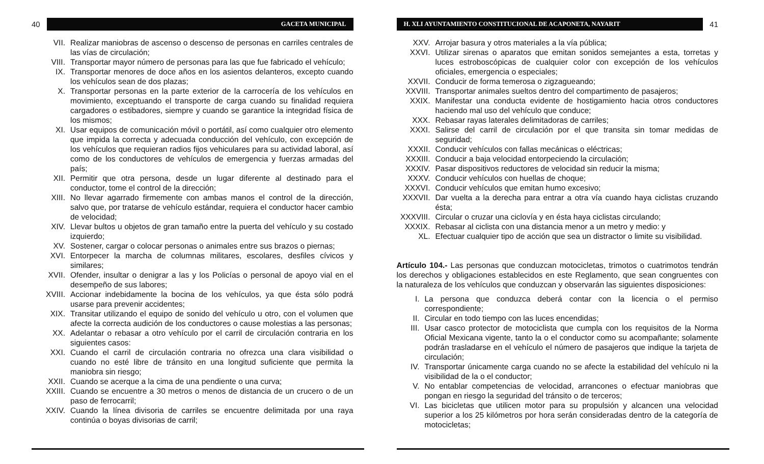40
GACETA MUNICIPAL
VII. Realizar maniobras de ascenso o descenso de personas en carriles centrales de las vías de circulación;
VIII. Transportar mayor número de personas para las que fue fabricado el vehículo;
IX. Transportar menores de doce años en los asientos delanteros, excepto cuando los vehículos sean de dos plazas;
X. Transportar personas en la parte exterior de la carrocería de los vehículos en movimiento, exceptuando el transporte de carga cuando su finalidad requiera cargadores o estibadores, siempre y cuando se garantice la integridad física de los mismos;
XI. Usar equipos de comunicación móvil o portátil, así como cualquier otro elemento que impida la correcta y adecuada conducción del vehículo, con excepción de los vehículos que requieran radios fijos vehiculares para su actividad laboral, así como de los conductores de vehículos de emergencia y fuerzas armadas del país;
XII. Permitir que otra persona, desde un lugar diferente al destinado para el conductor, tome el control de la dirección;
XIII. No llevar agarrado firmemente con ambas manos el control de la dirección, salvo que, por tratarse de vehículo estándar, requiera el conductor hacer cambio de velocidad;
XIV. Llevar bultos u objetos de gran tamaño entre la puerta del vehículo y su costado izquierdo;
XV. Sostener, cargar o colocar personas o animales entre sus brazos o piernas;
XVI. Entorpecer la marcha de columnas militares, escolares, desfiles cívicos y similares;
XVII. Ofender, insultar o denigrar a las y los Policías o personal de apoyo vial en el desempeño de sus labores;
XVIII. Accionar indebidamente la bocina de los vehículos, ya que ésta sólo podrá usarse para prevenir accidentes;
XIX. Transitar utilizando el equipo de sonido del vehículo u otro, con el volumen que afecte la correcta audición de los conductores o cause molestias a las personas;
XX. Adelantar o rebasar a otro vehículo por el carril de circulación contraria en los siguientes casos:
XXI. Cuando el carril de circulación contraria no ofrezca una clara visibilidad o cuando no esté libre de tránsito en una longitud suficiente que permita la maniobra sin riesgo;
XXII. Cuando se acerque a la cima de una pendiente o una curva;
XXIII. Cuando se encuentre a 30 metros o menos de distancia de un crucero o de un paso de ferrocarril;
XXIV. Cuando la línea divisoria de carriles se encuentre delimitada por una raya continúa o boyas divisorias de carril;
H. XLI AYUNTAMIENTO CONSTITUCIONAL DE ACAPONETA, NAYARIT
41
XXV. Arrojar basura y otros materiales a la vía pública;
XXVI. Utilizar sirenas o aparatos que emitan sonidos semejantes a esta, torretas y luces estroboscópicas de cualquier color con excepción de los vehículos oficiales, emergencia o especiales;
XXVII. Conducir de forma temerosa o zigzagueando;
XXVIII. Transportar animales sueltos dentro del compartimento de pasajeros;
XXIX. Manifestar una conducta evidente de hostigamiento hacia otros conductores haciendo mal uso del vehículo que conduce;
XXX. Rebasar rayas laterales delimitadoras de carriles;
XXXI. Salirse del carril de circulación por el que transita sin tomar medidas de seguridad;
XXXII. Conducir vehículos con fallas mecánicas o eléctricas;
XXXIII. Conducir a baja velocidad entorpeciendo la circulación;
XXXIV. Pasar dispositivos reductores de velocidad sin reducir la misma;
XXXV. Conducir vehículos con huellas de choque;
XXXVI. Conducir vehículos que emitan humo excesivo;
XXXVII. Dar vuelta a la derecha para entrar a otra vía cuando haya ciclistas cruzando ésta;
XXXVIII. Circular o cruzar una ciclovía y en ésta haya ciclistas circulando;
XXXIX. Rebasar al ciclista con una distancia menor a un metro y medio: y
XL. Efectuar cualquier tipo de acción que sea un distractor o limite su visibilidad.
Artículo 104.- Las personas que conduzcan motocicletas, trimotos o cuatrimotos tendrán los derechos y obligaciones establecidos en este Reglamento, que sean congruentes con la naturaleza de los vehículos que conduzcan y observarán las siguientes disposiciones:
I. La persona que conduzca deberá contar con la licencia o el permiso correspondiente;
II. Circular en todo tiempo con las luces encendidas;
III. Usar casco protector de motociclista que cumpla con los requisitos de la Norma Oficial Mexicana vigente, tanto la o el conductor como su acompañante; solamente podrán trasladarse en el vehículo el número de pasajeros que indique la tarjeta de circulación;
IV. Transportar únicamente carga cuando no se afecte la estabilidad del vehículo ni la visibilidad de la o el conductor;
V. No entablar competencias de velocidad, arrancones o efectuar maniobras que pongan en riesgo la seguridad del tránsito o de terceros;
VI. Las bicicletas que utilicen motor para su propulsión y alcancen una velocidad superior a los 25 kilómetros por hora serán consideradas dentro de la categoría de motocicletas;